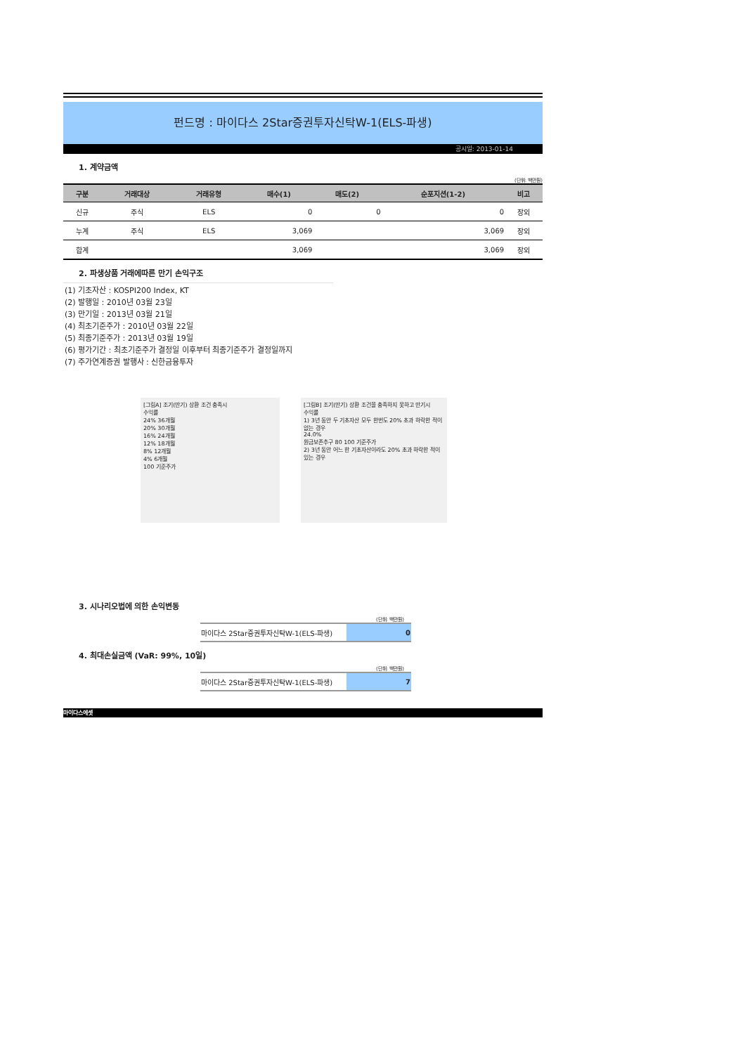펀드명 : 마이다스 2Star증권투자신탁W-1(ELS-파생)
공시일: 2013-01-14
1. 계약금액
(단위: 백만원)
| 구분 | 거래대상 | 거래유형 | 매수(1) | 매도(2) | 순포지션(1-2) | 비고 |
| --- | --- | --- | --- | --- | --- | --- |
| 신규 | 주식 | ELS | 0 | 0 | 0 | 장외 |
| 누계 | 주식 | ELS | 3,069 | | 3,069 | 장외 |
| 합계 | | | 3,069 | | 3,069 | 장외 |
2. 파생상품 거래에따른 만기 손익구조
(1) 기초자산 : KOSPI200 Index, KT
(2) 발행일 : 2010년 03월 23일
(3) 만기일 : 2013년 03월 21일
(4) 최초기준주가 : 2010년 03월 22일
(5) 최종기준주가 : 2013년 03월 19일
(6) 평가기간 : 최초기준주가 결정일 이후부터 최종기준주가 결정일까지
(7) 주가연계증권 발행사 : 신한금융투자
[그림A] 조기(만기) 상환 조건 충족시
수익률
24% 36개월
20% 30개월
16% 24개월
12% 18개월
8% 12개월
4% 6개월
100 기준주가
[그림B] 조기(만기) 상환 조건을 충족하지 못하고 만기시
수익률
1) 3년 동안 두 기초자산 모두 한번도 20% 초과 하락한 적이 없는 경우
24.0%
원금보존추구 80 100 기준주가
2) 3년 동안 어느 한 기초자산이라도 20% 초과 하락한 적이 있는 경우
3. 시나리오법에 의한 손익변동
(단위: 백만원)
| 마이다스 2Star증권투자신탁W-1(ELS-파생) | 0 |
4. 최대손실금액 (VaR: 99%, 10일)
(단위: 백만원)
| 마이다스 2Star증권투자신탁W-1(ELS-파생) | 7 |
마이다스에셋